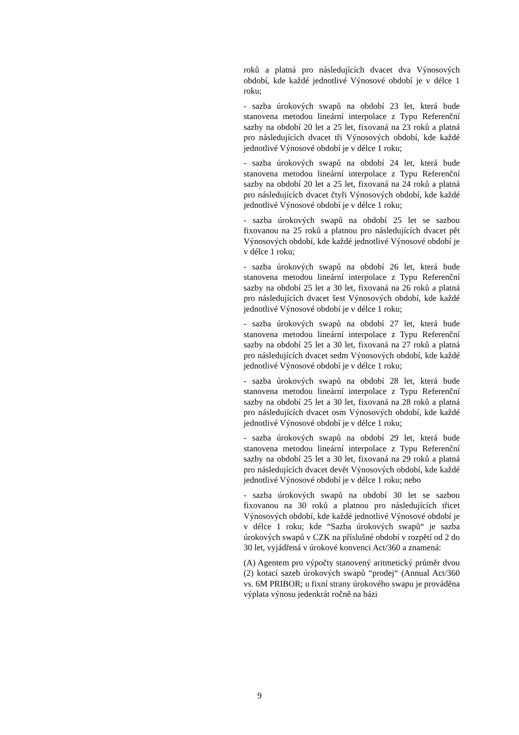roků a platná pro následujících dvacet dva Výnosových období, kde každé jednotlivé Výnosové období je v délce 1 roku;
- sazba úrokových swapů na období 23 let, která bude stanovena metodou lineární interpolace z Typu Referenční sazby na období 20 let a 25 let, fixovaná na 23 roků a platná pro následujících dvacet tři Výnosových období, kde každé jednotlivé Výnosové období je v délce 1 roku;
- sazba úrokových swapů na období 24 let, která bude stanovena metodou lineární interpolace z Typu Referenční sazby na období 20 let a 25 let, fixovaná na 24 roků a platná pro následujících dvacet čtyři Výnosových období, kde každé jednotlivé Výnosové období je v délce 1 roku;
- sazba úrokových swapů na období 25 let se sazbou fixovanou na 25 roků a platnou pro následujících dvacet pět Výnosových období, kde každé jednotlivé Výnosové období je v délce 1 roku;
- sazba úrokových swapů na období 26 let, která bude stanovena metodou lineární interpolace z Typu Referenční sazby na období 25 let a 30 let, fixovaná na 26 roků a platná pro následujících dvacet šest Výnosových období, kde každé jednotlivé Výnosové období je v délce 1 roku;
- sazba úrokových swapů na období 27 let, která bude stanovena metodou lineární interpolace z Typu Referenční sazby na období 25 let a 30 let, fixovaná na 27 roků a platná pro následujících dvacet sedm Výnosových období, kde každé jednotlivé Výnosové období je v délce 1 roku;
- sazba úrokových swapů na období 28 let, která bude stanovena metodou lineární interpolace z Typu Referenční sazby na období 25 let a 30 let, fixovaná na 28 roků a platná pro následujících dvacet osm Výnosových období, kde každé jednotlivé Výnosové období je v délce 1 roku;
- sazba úrokových swapů na období 29 let, která bude stanovena metodou lineární interpolace z Typu Referenční sazby na období 25 let a 30 let, fixovaná na 29 roků a platná pro následujících dvacet devět Výnosových období, kde každé jednotlivé Výnosové období je v délce 1 roku; nebo
- sazba úrokových swapů na období 30 let se sazbou fixovanou na 30 roků a platnou pro následujících třicet Výnosových období, kde každé jednotlivé Výnosové období je v délce 1 roku; kde “Sazba úrokových swapů“ je sazba úrokových swapů v CZK na příslušné období v rozpětí od 2 do 30 let, vyjádřená v úrokové konvenci Act/360 a znamená:
(A) Agentem pro výpočty stanovený aritmetický průměr dvou (2) kotací sazeb úrokových swapů “prodej“ (Annual Act/360 vs. 6M PRIBOR; u fixní strany úrokového swapu je prováděna výplata výnosu jedenkrát ročně na bázi
9